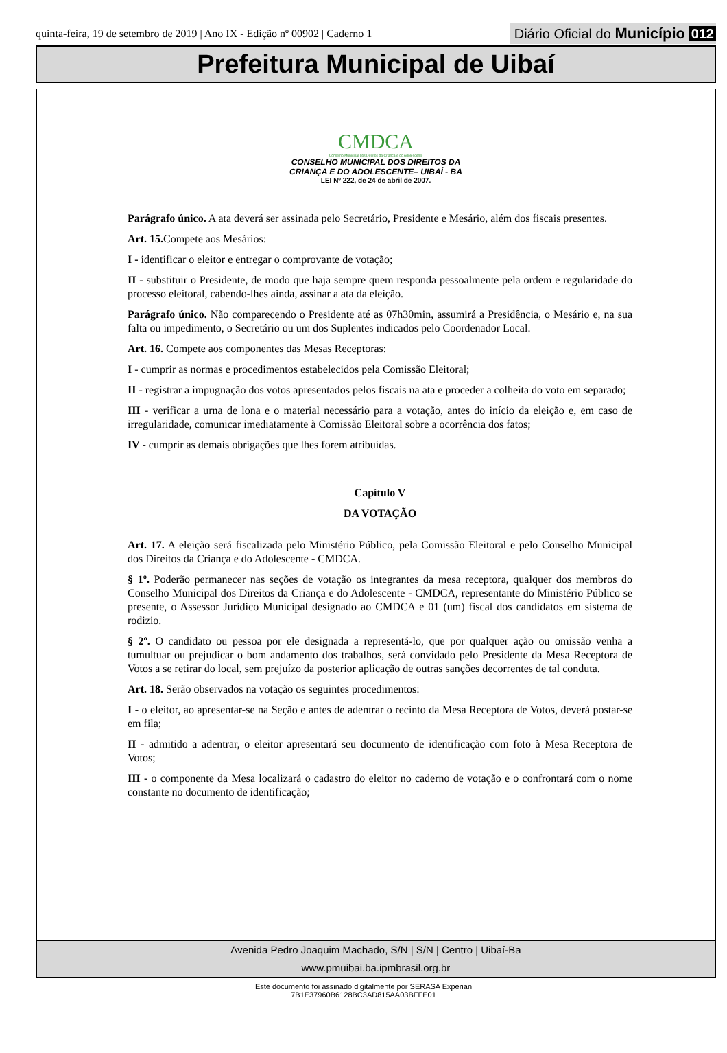quinta-feira, 19 de setembro de 2019 | Ano IX - Edição nº 00902 | Caderno 1
Diário Oficial do Município 012
Prefeitura Municipal de Uibaí
CMDCA
Conselho Municipal dos Direitos da Criança e do Adolescente
CONSELHO MUNICIPAL DOS DIREITOS DA
CRIANÇA E DO ADOLESCENTE– UIBAÍ - BA
LEI Nº 222, de 24 de abril de 2007.
Parágrafo único. A ata deverá ser assinada pelo Secretário, Presidente e Mesário, além dos fiscais presentes.
Art. 15. Compete aos Mesários:
I - identificar o eleitor e entregar o comprovante de votação;
II - substituir o Presidente, de modo que haja sempre quem responda pessoalmente pela ordem e regularidade do processo eleitoral, cabendo-lhes ainda, assinar a ata da eleição.
Parágrafo único. Não comparecendo o Presidente até as 07h30min, assumirá a Presidência, o Mesário e, na sua falta ou impedimento, o Secretário ou um dos Suplentes indicados pelo Coordenador Local.
Art. 16. Compete aos componentes das Mesas Receptoras:
I - cumprir as normas e procedimentos estabelecidos pela Comissão Eleitoral;
II - registrar a impugnação dos votos apresentados pelos fiscais na ata e proceder a colheita do voto em separado;
III - verificar a urna de lona e o material necessário para a votação, antes do início da eleição e, em caso de irregularidade, comunicar imediatamente à Comissão Eleitoral sobre a ocorrência dos fatos;
IV - cumprir as demais obrigações que lhes forem atribuídas.
Capítulo V
DA VOTAÇÃO
Art. 17. A eleição será fiscalizada pelo Ministério Público, pela Comissão Eleitoral e pelo Conselho Municipal dos Direitos da Criança e do Adolescente - CMDCA.
§ 1º. Poderão permanecer nas seções de votação os integrantes da mesa receptora, qualquer dos membros do Conselho Municipal dos Direitos da Criança e do Adolescente - CMDCA, representante do Ministério Público se presente, o Assessor Jurídico Municipal designado ao CMDCA e 01 (um) fiscal dos candidatos em sistema de rodizio.
§ 2º. O candidato ou pessoa por ele designada a representá-lo, que por qualquer ação ou omissão venha a tumultuar ou prejudicar o bom andamento dos trabalhos, será convidado pelo Presidente da Mesa Receptora de Votos a se retirar do local, sem prejuízo da posterior aplicação de outras sanções decorrentes de tal conduta.
Art. 18. Serão observados na votação os seguintes procedimentos:
I - o eleitor, ao apresentar-se na Seção e antes de adentrar o recinto da Mesa Receptora de Votos, deverá postar-se em fila;
II - admitido a adentrar, o eleitor apresentará seu documento de identificação com foto à Mesa Receptora de Votos;
III - o componente da Mesa localizará o cadastro do eleitor no caderno de votação e o confrontará com o nome constante no documento de identificação;
Avenida Pedro Joaquim Machado, S/N | S/N | Centro | Uibaí-Ba
www.pmuibai.ba.ipmbrasil.org.br
Este documento foi assinado digitalmente por SERASA Experian
7B1E37960B6128BC3AD815AA03BFFE01